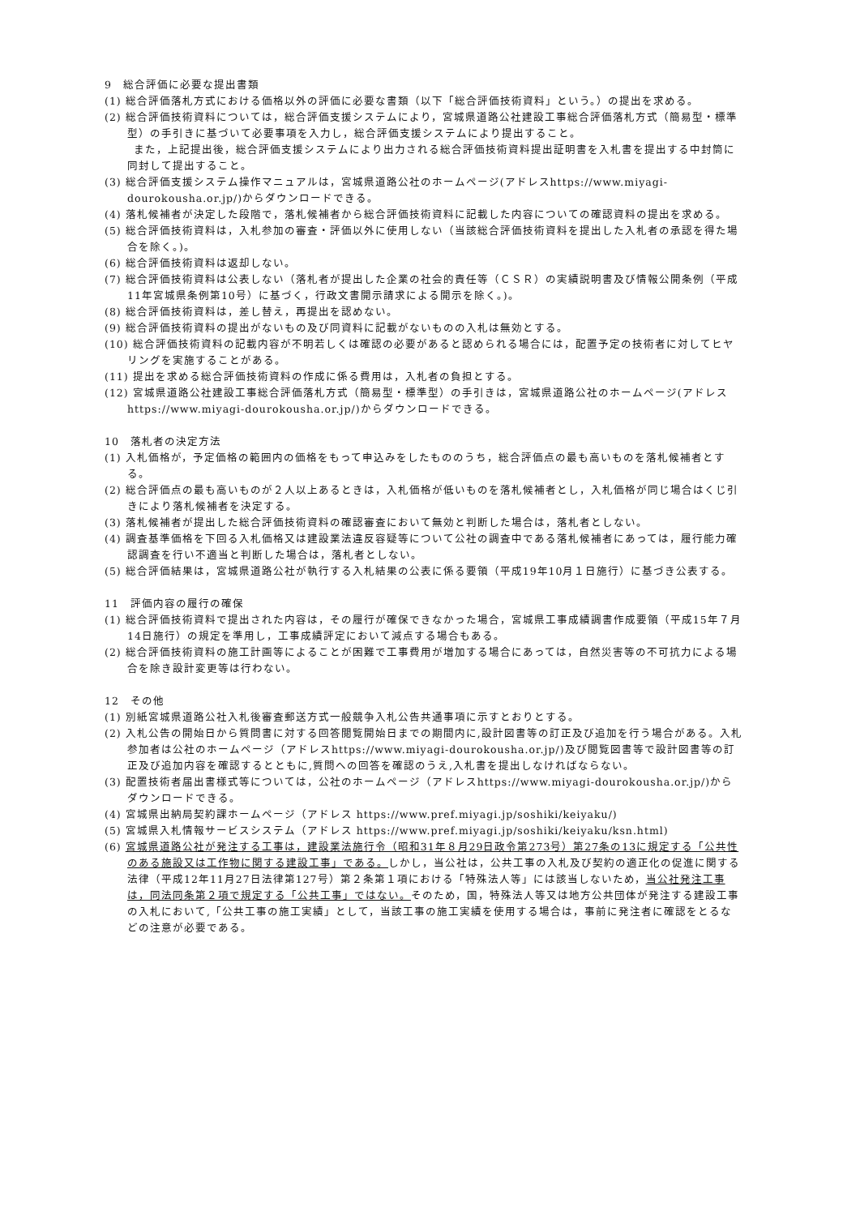9　総合評価に必要な提出書類
(1) 総合評価落札方式における価格以外の評価に必要な書類（以下「総合評価技術資料」という。）の提出を求める。
(2) 総合評価技術資料については，総合評価支援システムにより，宮城県道路公社建設工事総合評価落札方式（簡易型・標準型）の手引きに基づいて必要事項を入力し，総合評価支援システムにより提出すること。
また，上記提出後，総合評価支援システムにより出力される総合評価技術資料提出証明書を入札書を提出する中封筒に同封して提出すること。
(3) 総合評価支援システム操作マニュアルは，宮城県道路公社のホームページ(アドレスhttps://www.miyagi-dourokousha.or.jp/)からダウンロードできる。
(4) 落札候補者が決定した段階で，落札候補者から総合評価技術資料に記載した内容についての確認資料の提出を求める。
(5) 総合評価技術資料は，入札参加の審査・評価以外に使用しない（当該総合評価技術資料を提出した入札者の承認を得た場合を除く。)。
(6) 総合評価技術資料は返却しない。
(7) 総合評価技術資料は公表しない（落札者が提出した企業の社会的責任等（ＣＳＲ）の実績説明書及び情報公開条例（平成11年宮城県条例第10号）に基づく，行政文書開示請求による開示を除く。)。
(8) 総合評価技術資料は，差し替え，再提出を認めない。
(9) 総合評価技術資料の提出がないもの及び同資料に記載がないものの入札は無効とする。
(10) 総合評価技術資料の記載内容が不明若しくは確認の必要があると認められる場合には，配置予定の技術者に対してヒヤリングを実施することがある。
(11) 提出を求める総合評価技術資料の作成に係る費用は，入札者の負担とする。
(12) 宮城県道路公社建設工事総合評価落札方式（簡易型・標準型）の手引きは，宮城県道路公社のホームページ(アドレスhttps://www.miyagi-dourokousha.or.jp/)からダウンロードできる。
10　落札者の決定方法
(1) 入札価格が，予定価格の範囲内の価格をもって申込みをしたもののうち，総合評価点の最も高いものを落札候補者とする。
(2) 総合評価点の最も高いものが２人以上あるときは，入札価格が低いものを落札候補者とし，入札価格が同じ場合はくじ引きにより落札候補者を決定する。
(3) 落札候補者が提出した総合評価技術資料の確認審査において無効と判断した場合は，落札者としない。
(4) 調査基準価格を下回る入札価格又は建設業法違反容疑等について公社の調査中である落札候補者にあっては，履行能力確認調査を行い不適当と判断した場合は，落札者としない。
(5) 総合評価結果は，宮城県道路公社が執行する入札結果の公表に係る要領（平成19年10月１日施行）に基づき公表する。
11　評価内容の履行の確保
(1) 総合評価技術資料で提出された内容は，その履行が確保できなかった場合，宮城県工事成績調書作成要領（平成15年７月14日施行）の規定を準用し，工事成績評定において減点する場合もある。
(2) 総合評価技術資料の施工計画等によることが困難で工事費用が増加する場合にあっては，自然災害等の不可抗力による場合を除き設計変更等は行わない。
12　その他
(1) 別紙宮城県道路公社入札後審査郵送方式一般競争入札公告共通事項に示すとおりとする。
(2) 入札公告の開始日から質問書に対する回答閲覧開始日までの期間内に,設計図書等の訂正及び追加を行う場合がある。入札参加者は公社のホームページ（アドレスhttps://www.miyagi-dourokousha.or.jp/)及び閲覧図書等で設計図書等の訂正及び追加内容を確認するとともに,質問への回答を確認のうえ,入札書を提出しなければならない。
(3) 配置技術者届出書様式等については，公社のホームページ（アドレスhttps://www.miyagi-dourokousha.or.jp/)からダウンロードできる。
(4) 宮城県出納局契約課ホームページ（アドレス https://www.pref.miyagi.jp/soshiki/keiyaku/)
(5) 宮城県入札情報サービスシステム（アドレス https://www.pref.miyagi.jp/soshiki/keiyaku/ksn.html)
(6) 宮城県道路公社が発注する工事は，建設業法施行令（昭和31年８月29日政令第273号）第27条の13に規定する「公共性のある施設又は工作物に関する建設工事」である。しかし，当公社は，公共工事の入札及び契約の適正化の促進に関する法律（平成12年11月27日法律第127号）第２条第１項における「特殊法人等」には該当しないため，当公社発注工事は，同法同条第２項で規定する「公共工事」ではない。そのため，国，特殊法人等又は地方公共団体が発注する建設工事の入札において,「公共工事の施工実績」として，当該工事の施工実績を使用する場合は，事前に発注者に確認をとるなどの注意が必要である。